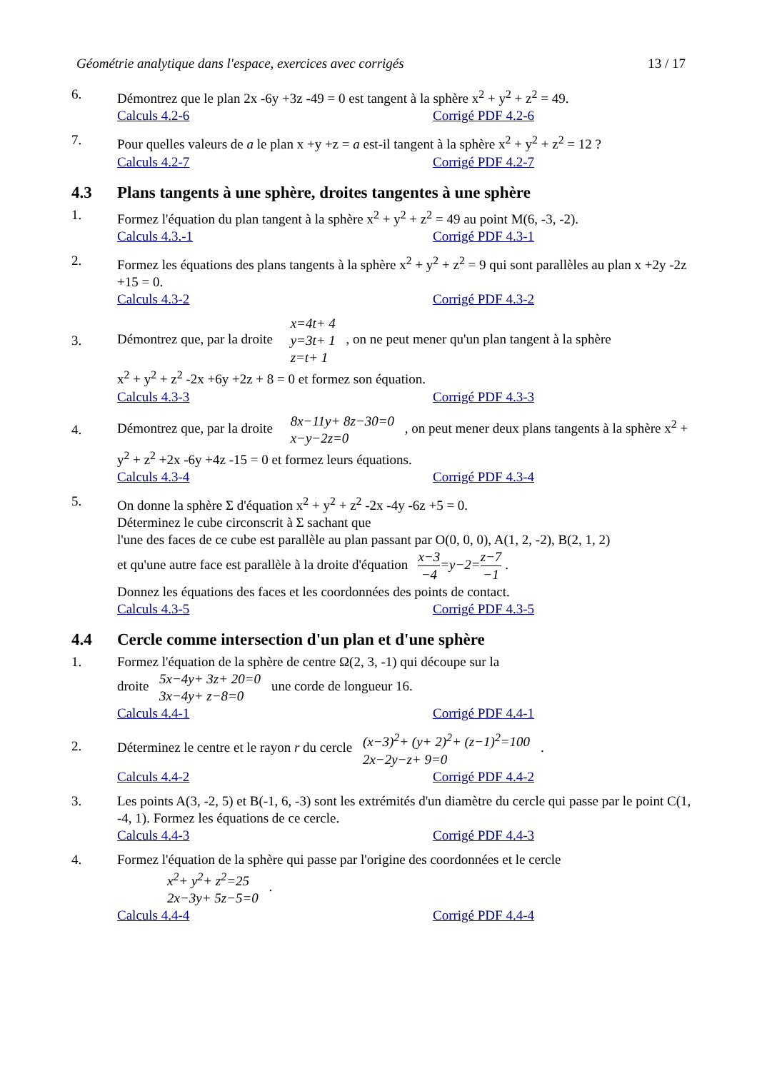Géométrie analytique dans l'espace, exercices avec corrigés 13 / 17
6. Démontrez que le plan 2x -6y +3z -49 = 0 est tangent à la sphère x<sup>2</sup> + y<sup>2</sup> + z<sup>2</sup> = 49.
Calculs 4.2-6 Corrigé PDF 4.2-6
7. Pour quelles valeurs de a le plan x +y +z = a est-il tangent à la sphère x<sup>2</sup> + y<sup>2</sup> + z<sup>2</sup> = 12 ?
Calculs 4.2-7 Corrigé PDF 4.2-7
4.3 Plans tangents à une sphère, droites tangentes à une sphère
1. Formez l'équation du plan tangent à la sphère x<sup>2</sup> + y<sup>2</sup> + z<sup>2</sup> = 49 au point M(6, -3, -2).
Calculs 4.3.-1 Corrigé PDF 4.3-1
2. Formez les équations des plans tangents à la sphère x<sup>2</sup> + y<sup>2</sup> + z<sup>2</sup> = 9 qui sont parallèles au plan x +2y -2z +15 = 0.
Calculs 4.3-2 Corrigé PDF 4.3-2
3.
Démontrez que, par la droite x=4t+ 4
y=3t+ 1
z=t+ 1 , on ne peut mener qu'un plan tangent à la sphère
x<sup>2</sup> + y<sup>2</sup> + z<sup>2</sup> -2x +6y +2z + 8 = 0 et formez son équation.
Calculs 4.3-3 Corrigé PDF 4.3-3
4.
Démontrez que, par la droite 8x−11y+ 8z−30=0
x−y−2z=0 , on peut mener deux plans tangents à la sphère x<sup>2</sup> + y<sup>2</sup> + z<sup>2</sup> +2x -6y +4z -15 = 0 et formez leurs équations.
Calculs 4.3-4 Corrigé PDF 4.3-4
5. On donne la sphère Σ d'équation x<sup>2</sup> + y<sup>2</sup> + z<sup>2</sup> -2x -4y -6z +5 = 0.
Déterminez le cube circonscrit à Σ sachant que
l'une des faces de ce cube est parallèle au plan passant par O(0, 0, 0), A(1, 2, -2), B(2, 1, 2)
et qu'une autre face est parallèle à la droite d'équation x−3 −4=y−2=z−7 −1 .
Donnez les équations des faces et les coordonnées des points de contact.
Calculs 4.3-5 Corrigé PDF 4.3-5
4.4 Cercle comme intersection d'un plan et d'une sphère
1. Formez l'équation de la sphère de centre Ω(2, 3, -1) qui découpe sur la
droite 5x−4y+ 3z+ 20=0
3x−4y+ z−8=0 une corde de longueur 16.
Calculs 4.4-1 Corrigé PDF 4.4-1
2.
Déterminez le centre et le rayon r du cercle (x−3)<sup>2</sup>+ (y+ 2)<sup>2</sup>+ (z−1)<sup>2</sup>=100
2x−2y−z+ 9=0 .
Calculs 4.4-2 Corrigé PDF 4.4-2
3. Les points A(3, -2, 5) et B(-1, 6, -3) sont les extrémités d'un diamètre du cercle qui passe par le point C(1, -4, 1). Formez les équations de ce cercle.
Calculs 4.4-3 Corrigé PDF 4.4-3
4. Formez l'équation de la sphère qui passe par l'origine des coordonnées et le cercle
x<sup>2</sup>+ y<sup>2</sup>+ z<sup>2</sup>=25
2x−3y+ 5z−5=0 .
Calculs 4.4-4 Corrigé PDF 4.4-4